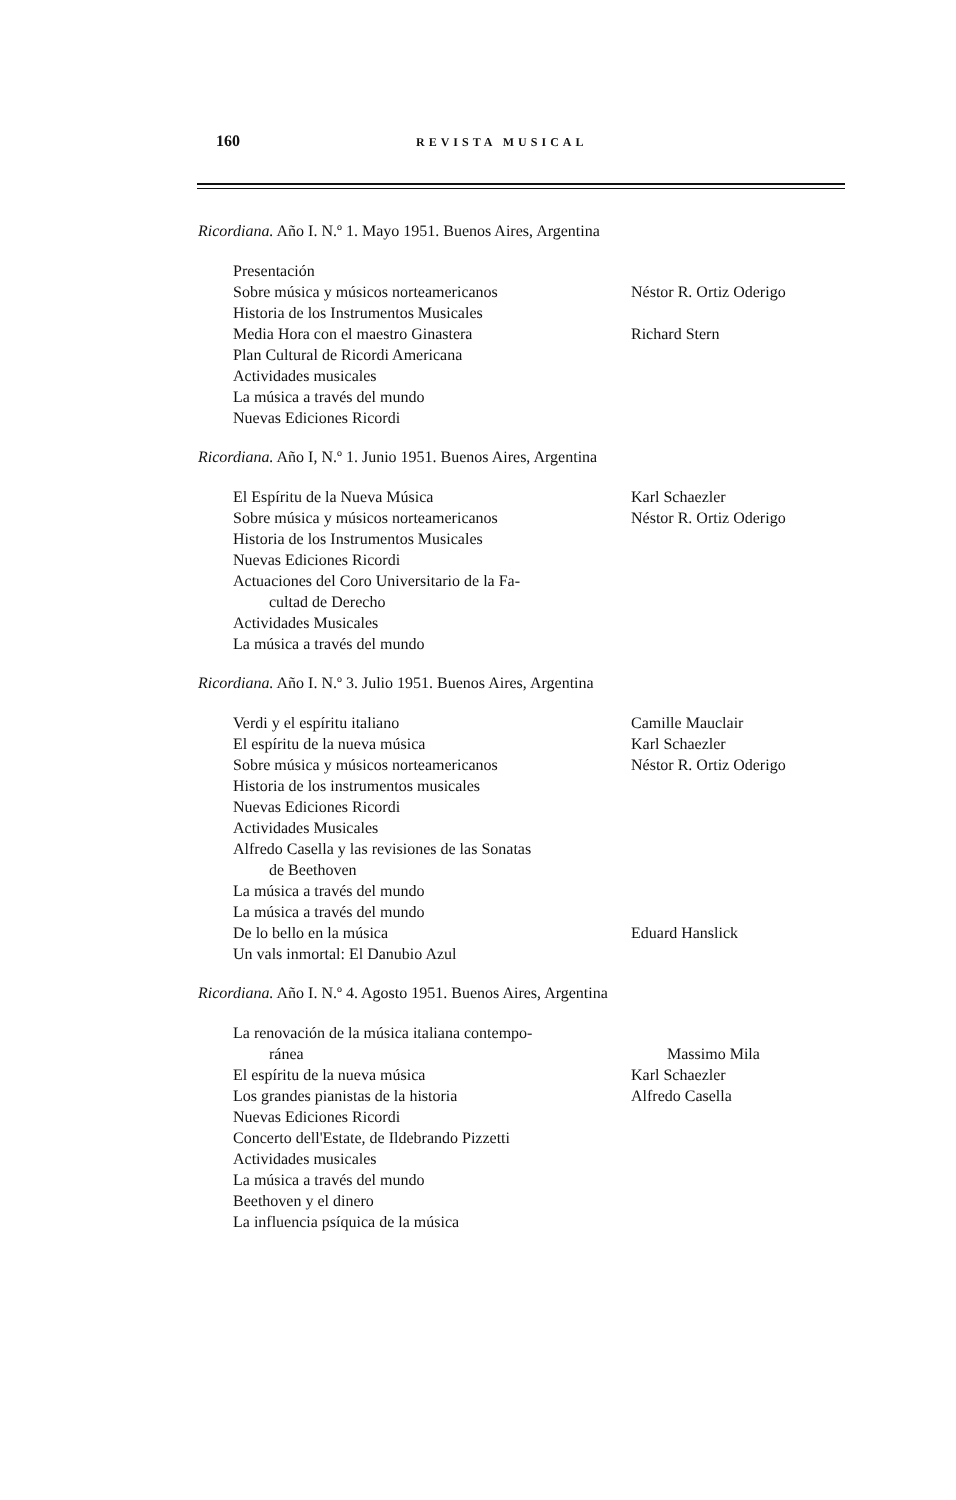160 REVISTA MUSICAL
Ricordiana. Año I. N.º 1. Mayo 1951. Buenos Aires, Argentina
Presentación
Sobre música y músicos norteamericanos Néstor R. Ortiz Oderigo
Historia de los Instrumentos Musicales
Media Hora con el maestro Ginastera Richard Stern
Plan Cultural de Ricordi Americana
Actividades musicales
La música a través del mundo
Nuevas Ediciones Ricordi
Ricordiana. Año I, N.º 1. Junio 1951. Buenos Aires, Argentina
El Espíritu de la Nueva Música Karl Schaezler
Sobre música y músicos norteamericanos Néstor R. Ortiz Oderigo
Historia de los Instrumentos Musicales
Nuevas Ediciones Ricordi
Actuaciones del Coro Universitario de la Fa-
cultad de Derecho
Actividades Musicales
La música a través del mundo
Ricordiana. Año I. N.º 3. Julio 1951. Buenos Aires, Argentina
Verdi y el espíritu italiano Camille Mauclair
El espíritu de la nueva música Karl Schaezler
Sobre música y músicos norteamericanos Néstor R. Ortiz Oderigo
Historia de los instrumentos musicales
Nuevas Ediciones Ricordi
Actividades Musicales
Alfredo Casella y las revisiones de las Sonatas
de Beethoven
La música a través del mundo
La música a través del mundo
De lo bello en la música Eduard Hanslick
Un vals inmortal: El Danubio Azul
Ricordiana. Año I. N.º 4. Agosto 1951. Buenos Aires, Argentina
La renovación de la música italiana contempo-
ránea Massimo Mila
El espíritu de la nueva música Karl Schaezler
Los grandes pianistas de la historia Alfredo Casella
Nuevas Ediciones Ricordi
Concerto dell'Estate, de Ildebrando Pizzetti
Actividades musicales
La música a través del mundo
Beethoven y el dinero
La influencia psíquica de la música